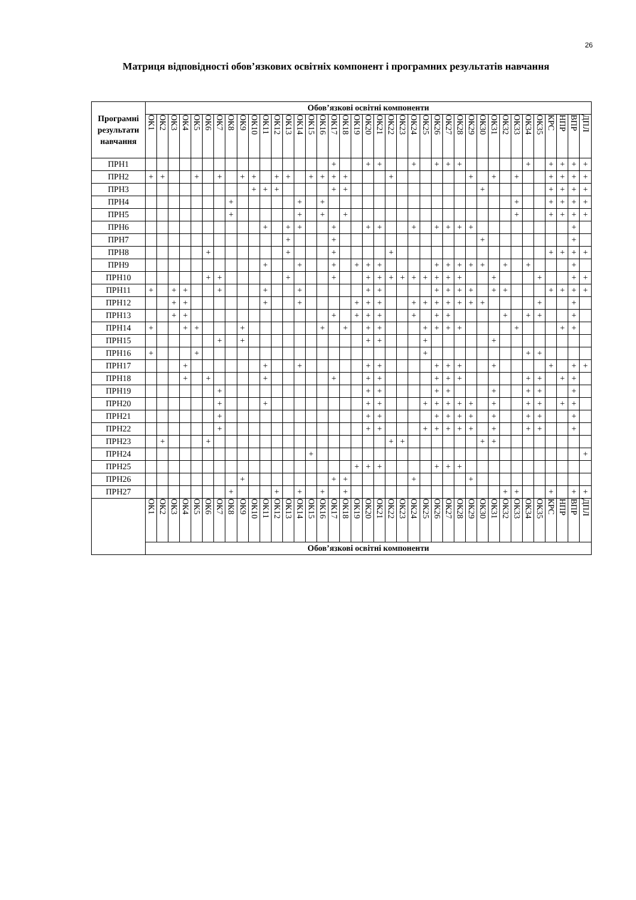26
Матриця відповідності обов’язкових освітніх компонент і програмних результатів навчання
| Програмні результати навчання | Обов’язкові освітні компоненти | | | | | | | | | | | | | | | | | | | | | | | | | | | | | | | | | | | | | | |
| --- | --- | --- | --- | --- | --- | --- | --- | --- | --- | --- | --- | --- | --- | --- | --- | --- | --- | --- | --- | --- | --- | --- | --- | --- | --- | --- | --- | --- | --- | --- | --- | --- | --- | --- | --- | --- | --- | --- | --- |
| | ОК1 | ОК2 | ОК3 | ОК4 | ОК5 | ОК6 | ОК7 | ОК8 | ОК9 | ОК10 | ОК11 | ОК12 | ОК13 | ОК14 | ОК15 | ОК16 | ОК17 | ОК18 | ОК19 | ОК20 | ОК21 | ОК22 | ОК23 | ОК24 | ОК25 | ОК26 | ОК27 | ОК28 | ОК29 | ОК30 | ОК31 | ОК32 | ОК33 | ОК34 | ОК35 | КРС | НПР | ВПР | ДПЛ |
| ПРН1 | | | | | | | | | | | | | | | | | + | | | + | + | | | + | | + | + | + | | | | | | + | | + | + | + | + |
| ПРН2 | + | + | | | + | | + | | + | + | | + | + | | + | + | + | + | | | | + | | | | | | | + | | + | | + | | | + | + | + | + |
| ПРН3 | | | | | | | | | | + | + | + | | | | | + | + | | | | | | | | | | | | + | | | | | | + | + | + | + |
| ПРН4 | | | | | | | | + | | | | | | + | | + | | | | | | | | | | | | | | | | | + | | | + | + | + | + |
| ПРН5 | | | | | | | | + | | | | | | + | | + | | + | | | | | | | | | | | | | | | + | | | + | + | + | + |
| ПРН6 | | | | | | | | | | | + | | + | + | | | + | | | + | + | | | + | | + | + | + | + | | | | | | | | | + | |
| ПРН7 | | | | | | | | | | | | | + | | | | + | | | | | | | | | | | | | + | | | | | | | | + | |
| ПРН8 | | | | | | + | | | | | | | + | | | | + | | | | | + | | | | | | | | | | | | | | + | + | + | + |
| ПРН9 | | | | | | | | | | | + | | | + | | | + | | + | + | + | | | | | + | + | + | + | + | | + | | + | | | | + | |
| ПРН10 | | | | | | + | + | | | | | | + | | | | + | | | + | + | + | + | + | + | + | + | + | | | + | | | | + | | | + | + |
| ПРН11 | + | | + | + | | | + | | | | + | | | + | | | | | | + | + | | | | | + | + | + | + | | + | + | | | | + | + | + | + |
| ПРН12 | | | + | + | | | | | | | + | | | + | | | | | + | + | + | | | + | + | + | + | + | + | + | | | | | + | | | + | |
| ПРН13 | | | + | + | | | | | | | | | | | | | + | | + | + | + | | | + | | + | + | | | | | + | | + | + | | | + | |
| ПРН14 | + | | | + | + | | | | + | | | | | | | + | | + | | + | + | | | | + | + | + | + | | | | | + | | | | + | + | |
| ПРН15 | | | | | | | + | | + | | | | | | | | | | | + | + | | | | + | | | | | | + | | | | | | | | |
| ПРН16 | + | | | | + | | | | | | | | | | | | | | | | | | | | + | | | | | | | | | + | + | | | | |
| ПРН17 | | | | + | | | | | | | + | | | + | | | | | | + | + | | | | | + | + | + | | | + | | | | | + | | + | + |
| ПРН18 | | | | + | | + | | | | | + | | | | | | + | | | + | + | | | | | + | + | + | | | | | | + | + | | + | + | |
| ПРН19 | | | | | | | + | | | | | | | | | | | | | + | + | | | | | + | + | | | | + | | | + | + | | | + | |
| ПРН20 | | | | | | | + | | | | + | | | | | | | | | + | + | | | | + | + | + | + | + | | + | | | + | + | | + | + | |
| ПРН21 | | | | | | | + | | | | | | | | | | | | | + | + | | | | | + | + | + | + | | + | | | + | + | | | + | |
| ПРН22 | | | | | | | + | | | | | | | | | | | | | + | + | | | | + | + | + | + | + | | + | | | + | + | | | + | |
| ПРН23 | | + | | | | + | | | | | | | | | | | | | | | | + | + | | | | | | | + | + | | | | | | | | |
| ПРН24 | | | | | | | | | | | | | | | + | | | | | | | | | | | | | | | | | | | | | | | | + |
| ПРН25 | | | | | | | | | | | | | | | | | | | + | + | + | | | | | + | + | + | | | | | | | | | | | |
| ПРН26 | | | | | | | | | + | | | | | | | | + | + | | | | | | + | | | | | + | | | | | | | | | | |
| ПРН27 | | | | | | | | + | | | | + | | + | | + | | + | | | | | | | | | | | | | | + | + | | | + | | + | + |
| | ОК1 | ОК2 | ОК3 | ОК4 | ОК5 | ОК6 | ОК7 | ОК8 | ОК9 | ОК10 | ОК11 | ОК12 | ОК13 | ОК14 | ОК15 | ОК16 | ОК17 | ОК18 | ОК19 | ОК20 | ОК21 | ОК22 | ОК23 | ОК24 | ОК25 | ОК26 | ОК27 | ОК28 | ОК29 | ОК30 | ОК31 | ОК32 | ОК33 | ОК34 | ОК35 | КРС | НПР | ВПР | ДПЛ |
| | Обов’язкові освітні компоненти | | | | | | | | | | | | | | | | | | | | | | | | | | | | | | | | | | | | | | |